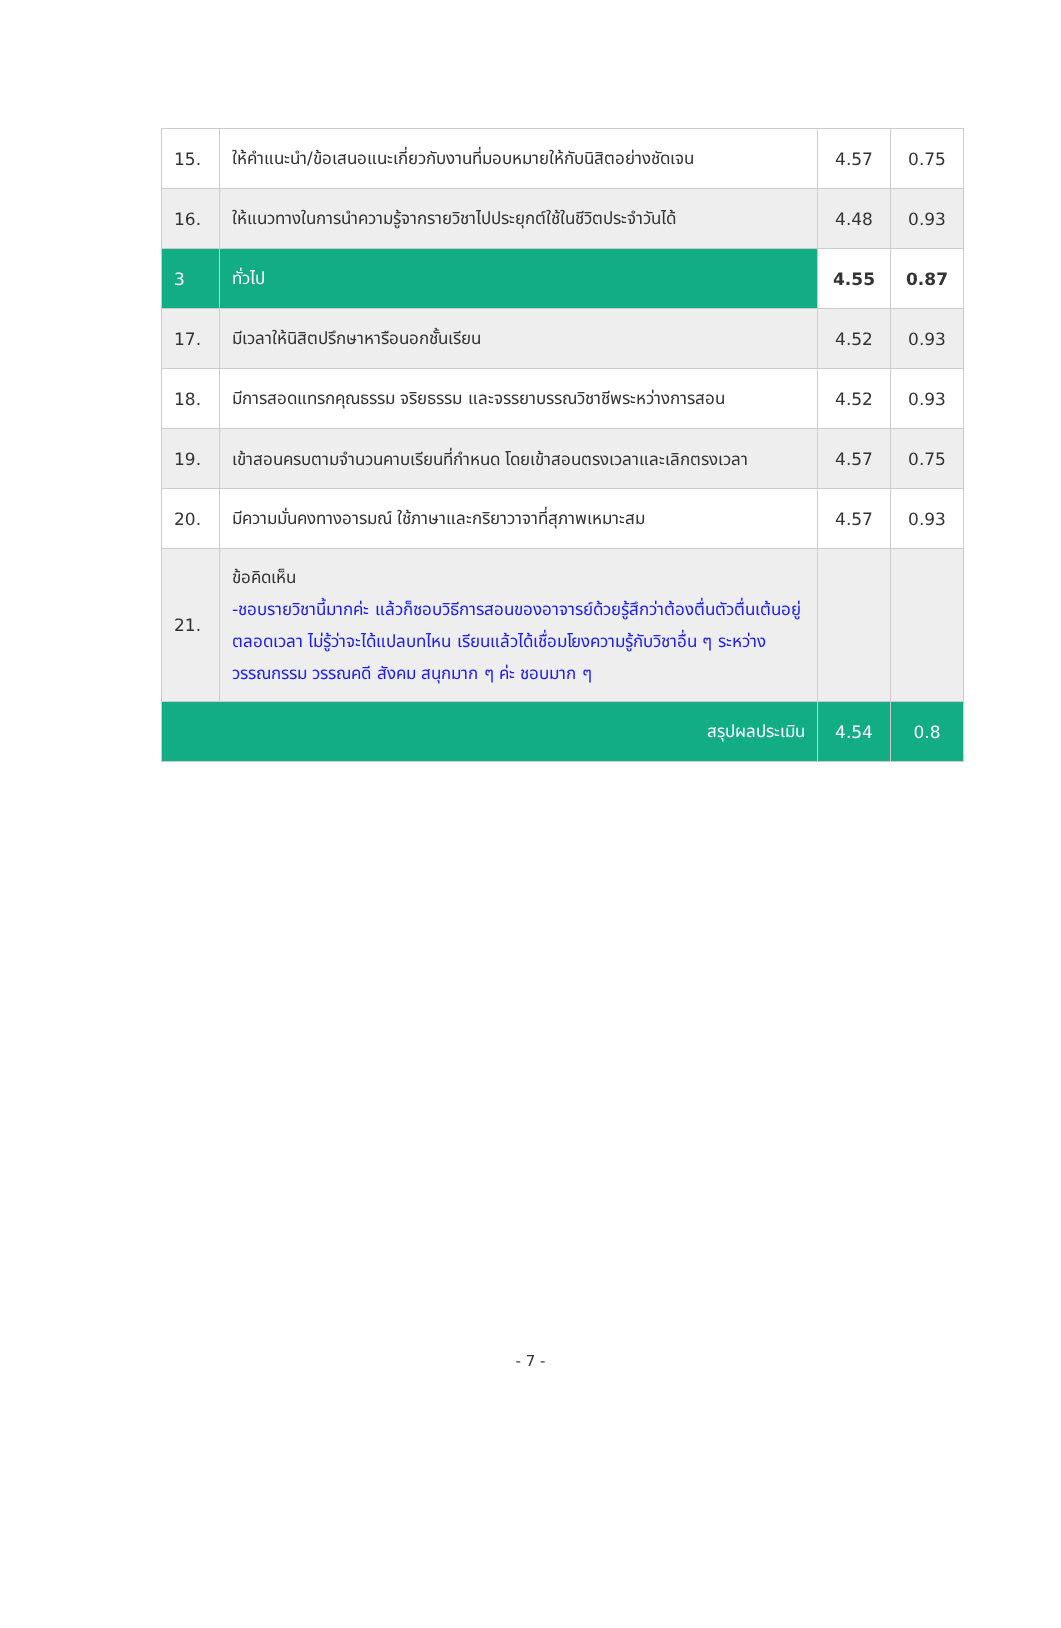| 15. | ให้คำแนะนำ/ข้อเสนอแนะเกี่ยวกับงานที่มอบหมายให้กับนิสิตอย่างชัดเจน | 4.57 | 0.75 |
| 16. | ให้แนวทางในการนำความรู้จากรายวิชาไปประยุกต์ใช้ในชีวิตประจำวันได้ | 4.48 | 0.93 |
| 3 | ทั่วไป | 4.55 | 0.87 |
| 17. | มีเวลาให้นิสิตปรึกษาหารือนอกชั้นเรียน | 4.52 | 0.93 |
| 18. | มีการสอดแทรกคุณธรรม จริยธรรม และจรรยาบรรณวิชาชีพระหว่างการสอน | 4.52 | 0.93 |
| 19. | เข้าสอนครบตามจำนวนคาบเรียนที่กำหนด โดยเข้าสอนตรงเวลาและเลิกตรงเวลา | 4.57 | 0.75 |
| 20. | มีความมั่นคงทางอารมณ์ ใช้ภาษาและกริยาวาจาที่สุภาพเหมาะสม | 4.57 | 0.93 |
| 21. | ข้อคิดเห็น -ชอบรายวิชานี้มากค่ะ แล้วก็ชอบวิธีการสอนของอาจารย์ด้วยรู้สึกว่าต้องตื่นตัวตื่นเต้นอยู่ตลอดเวลา ไม่รู้ว่าจะได้แปลบทไหน เรียนแล้วได้เชื่อมโยงความรู้กับวิชาอื่น ๆ ระหว่างวรรณกรรม วรรณคดี สังคม สนุกมาก ๆ ค่ะ ชอบมาก ๆ | | |
| สรุปผลประเมิน | | 4.54 | 0.8 |
- 7 -